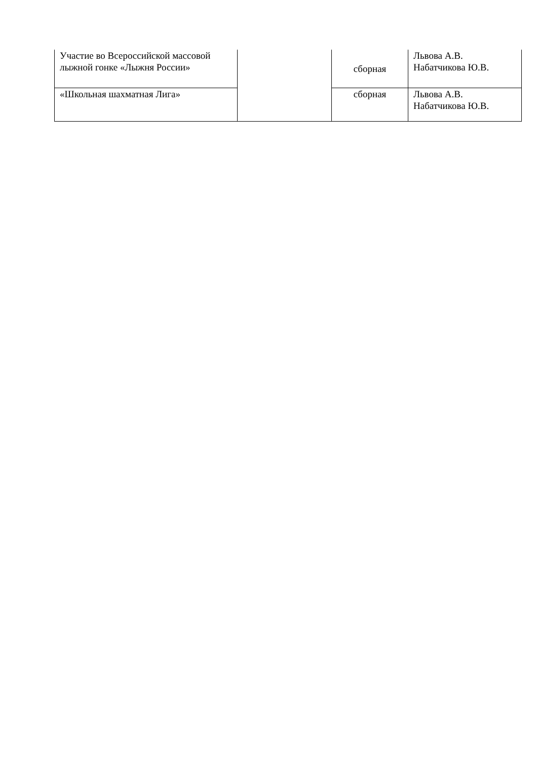| Участие во Всероссийской массовой лыжной гонке «Лыжня России» | | сборная | Львова А.В. Набатчикова Ю.В. |
| «Школьная шахматная Лига» | | сборная | Львова А.В. Набатчикова Ю.В. |